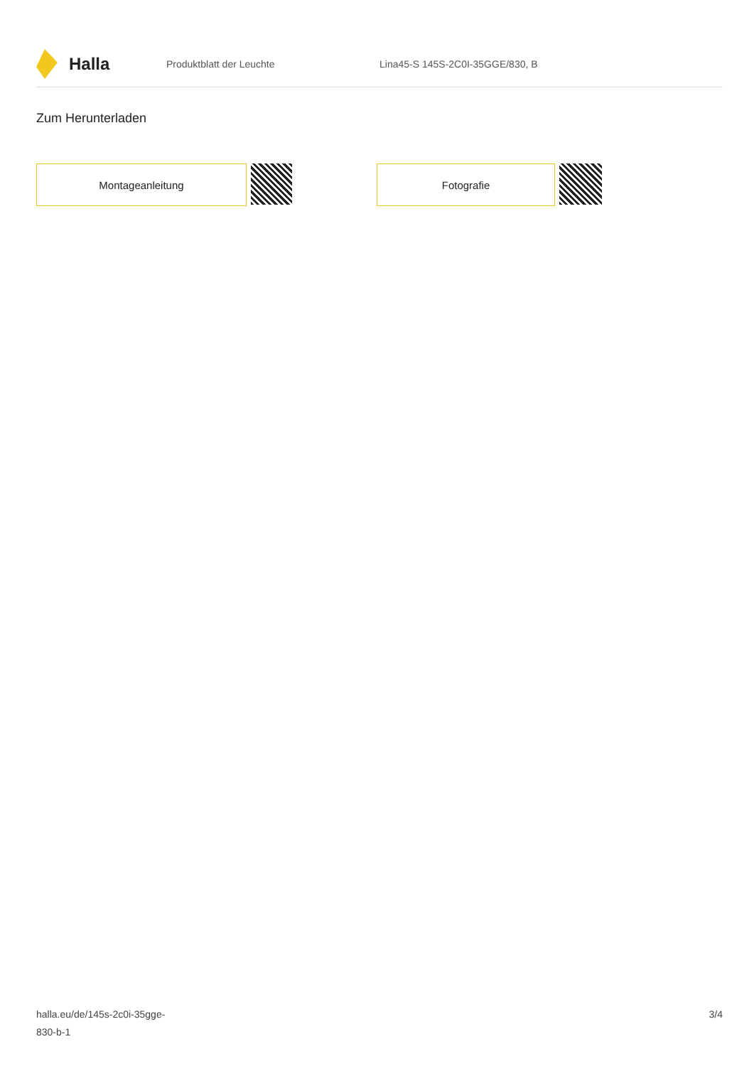Halla
Produktblatt der Leuchte
Lina45-S 145S-2C0I-35GGE/830, B
Zum Herunterladen
Montageanleitung Fotografie
halla.eu/de/145s-2c0i-35gge-
830-b-1
3/4